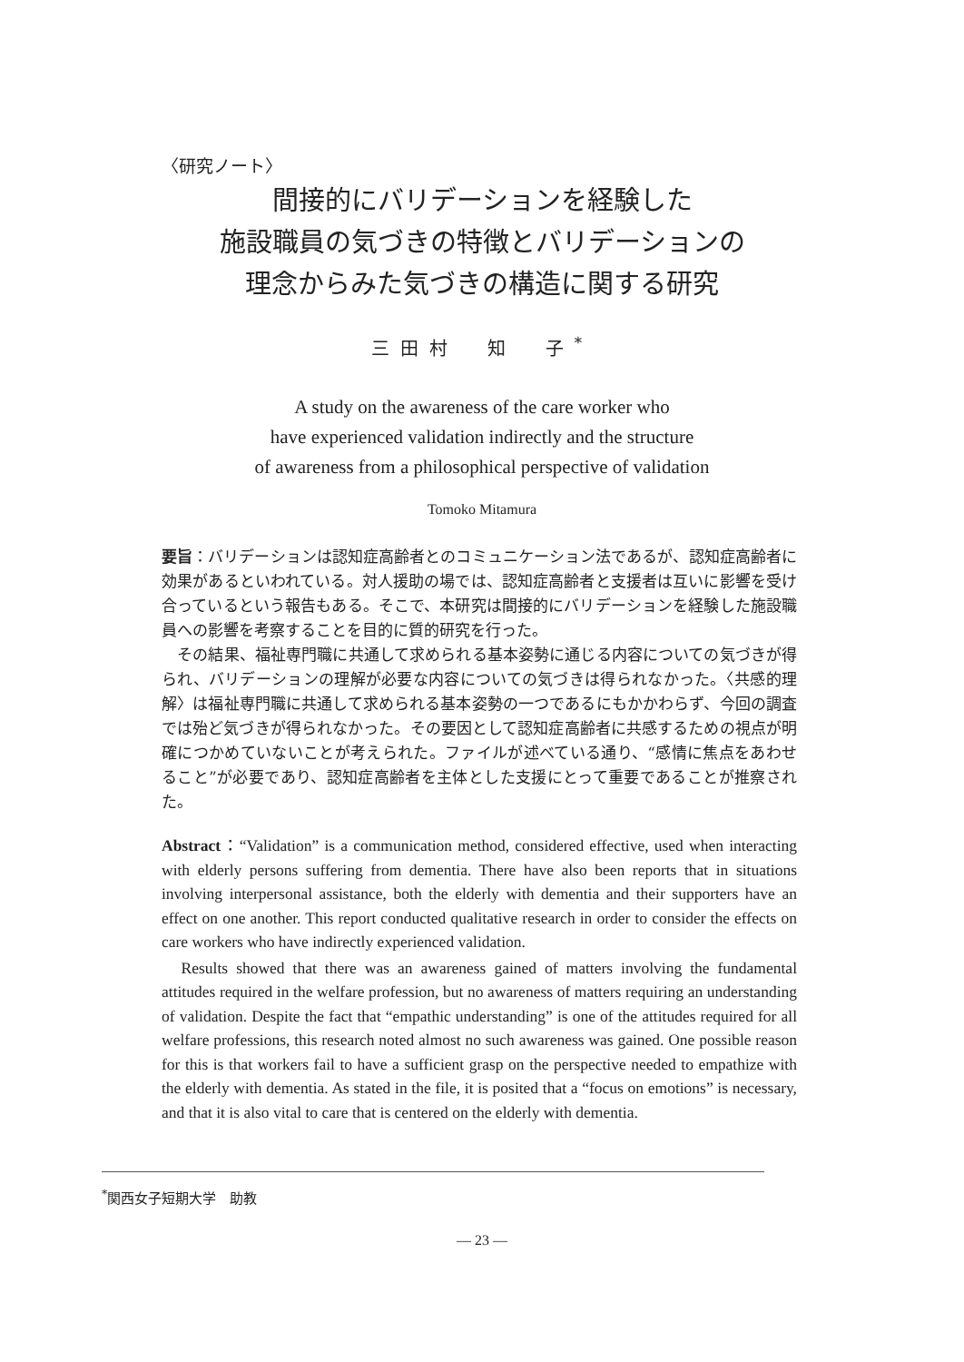〈研究ノート〉
間接的にバリデーションを経験した
施設職員の気づきの特徴とバリデーションの
理念からみた気づきの構造に関する研究
三田村　知　子<sup>*</sup>
A study on the awareness of the care worker who
have experienced validation indirectly and the structure
of awareness from a philosophical perspective of validation
Tomoko Mitamura
要旨：バリデーションは認知症高齢者とのコミュニケーション法であるが、認知症高齢者に効果があるといわれている。対人援助の場では、認知症高齢者と支援者は互いに影響を受け合っているという報告もある。そこで、本研究は間接的にバリデーションを経験した施設職員への影響を考察することを目的に質的研究を行った。
　その結果、福祉専門職に共通して求められる基本姿勢に通じる内容についての気づきが得られ、バリデーションの理解が必要な内容についての気づきは得られなかった。〈共感的理解〉は福祉専門職に共通して求められる基本姿勢の一つであるにもかかわらず、今回の調査では殆ど気づきが得られなかった。その要因として認知症高齢者に共感するための視点が明確につかめていないことが考えられた。ファイルが述べている通り、“感情に焦点をあわせること”が必要であり、認知症高齢者を主体とした支援にとって重要であることが推察された。
Abstract：“Validation” is a communication method, considered effective, used when interacting with elderly persons suffering from dementia. There have also been reports that in situations involving interpersonal assistance, both the elderly with dementia and their supporters have an effect on one another. This report conducted qualitative research in order to consider the effects on care workers who have indirectly experienced validation.
　Results showed that there was an awareness gained of matters involving the fundamental attitudes required in the welfare profession, but no awareness of matters requiring an understanding of validation. Despite the fact that “empathic understanding” is one of the attitudes required for all welfare professions, this research noted almost no such awareness was gained. One possible reason for this is that workers fail to have a sufficient grasp on the perspective needed to empathize with the elderly with dementia. As stated in the file, it is posited that a “focus on emotions” is necessary, and that it is also vital to care that is centered on the elderly with dementia.
<sup>*</sup> 関西女子短期大学　助教
— 23 —